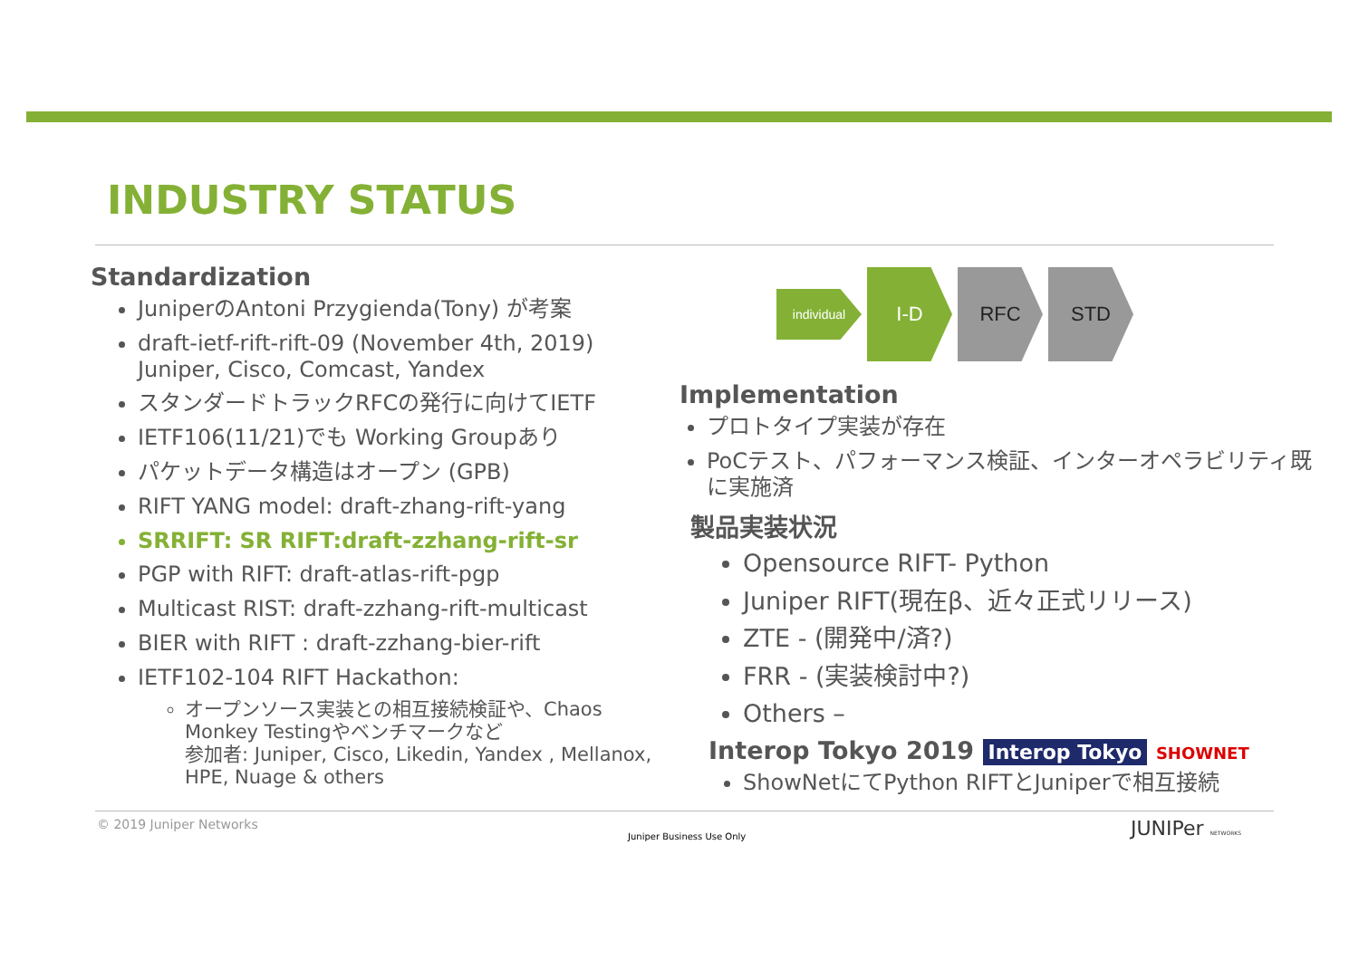INDUSTRY STATUS
Standardization
JuniperのAntoni Przygienda(Tony) が考案
draft-ietf-rift-rift-09 (November 4th, 2019)
Juniper, Cisco, Comcast, Yandex
スタンダードトラックRFCの発行に向けてIETF
IETF106(11/21)でも Working Groupあり
パケットデータ構造はオープン (GPB)
RIFT YANG model: draft-zhang-rift-yang
SRRIFT: SR RIFT:draft-zzhang-rift-sr
PGP with RIFT: draft-atlas-rift-pgp
Multicast RIST: draft-zzhang-rift-multicast
BIER with RIFT : draft-zzhang-bier-rift
IETF102-104 RIFT Hackathon:
オープンソース実装との相互接続検証や、Chaos Monkey Testingやベンチマークなど
参加者: Juniper, Cisco, Likedin, Yandex , Mellanox, HPE, Nuage & others
individual
I-D RFC STD
Implementation
プロトタイプ実装が存在
PoCテスト、パフォーマンス検証、インターオペラビリティ既に実施済
製品実装状況
Opensource RIFT- Python
Juniper RIFT(現在β、近々正式リリース)
ZTE - (開発中/済?)
FRR - (実装検討中?)
Others –
Interop Tokyo 2019 Interop Tokyo SHOWNET
ShowNetにてPython RIFTとJuniperで相互接続
© 2019 Juniper Networks
Juniper Business Use Only JUNIPer NETWORKS